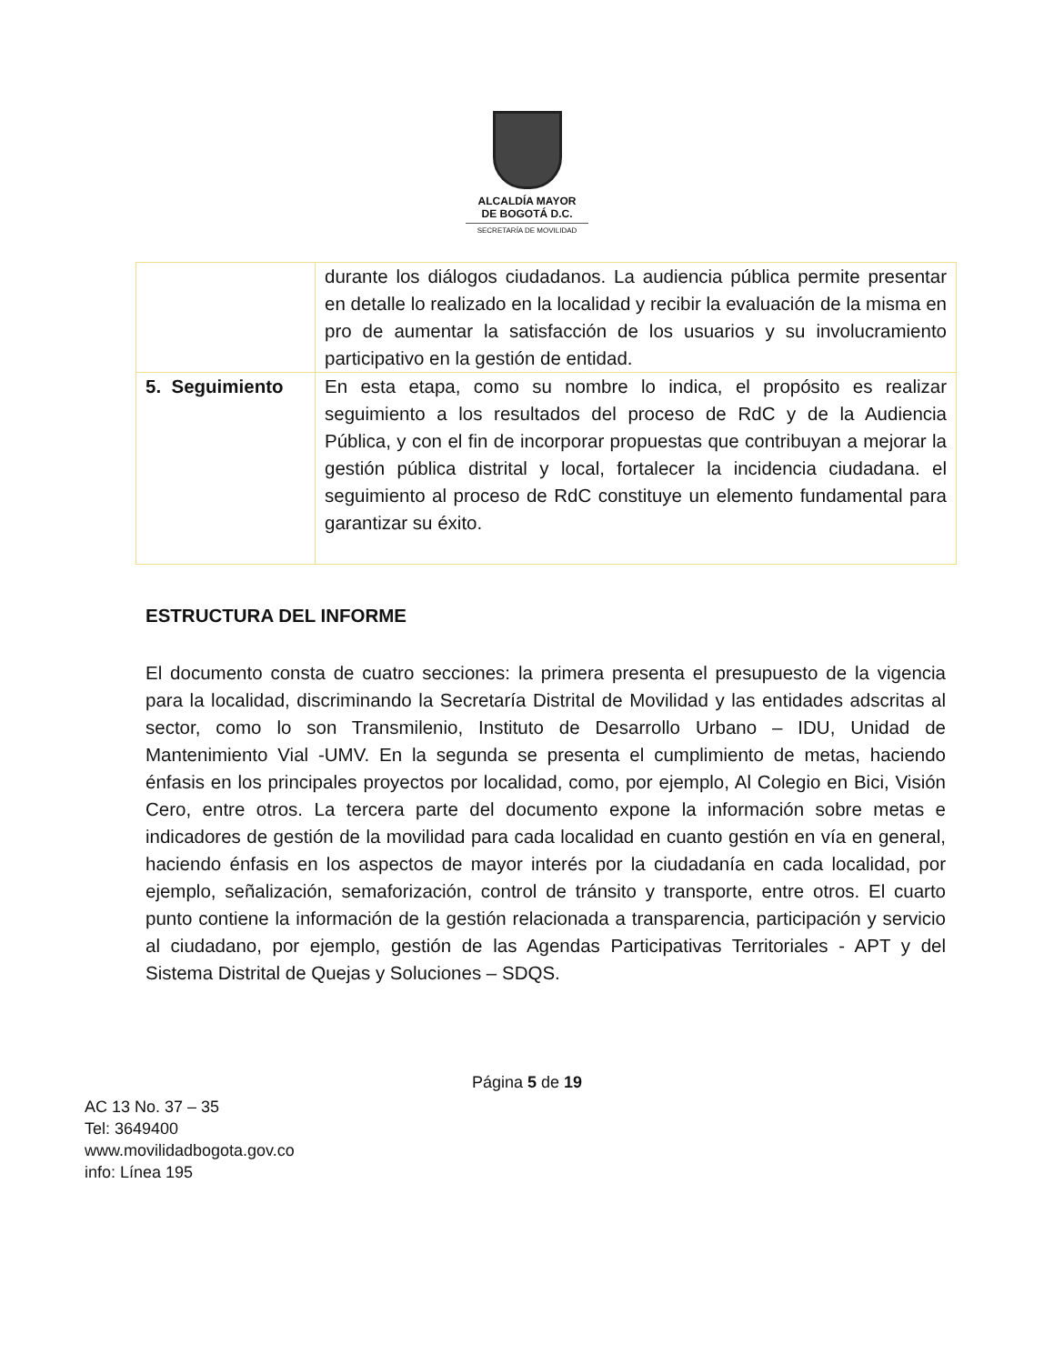ALCALDÍA MAYOR
DE BOGOTÁ D.C.
SECRETARÍA DE MOVILIDAD
| | durante los diálogos ciudadanos. La audiencia pública permite presentar en detalle lo realizado en la localidad y recibir la evaluación de la misma en pro de aumentar la satisfacción de los usuarios y su involucramiento participativo en la gestión de entidad. |
| 5. Seguimiento | En esta etapa, como su nombre lo indica, el propósito es realizar seguimiento a los resultados del proceso de RdC y de la Audiencia Pública, y con el fin de incorporar propuestas que contribuyan a mejorar la gestión pública distrital y local, fortalecer la incidencia ciudadana. el seguimiento al proceso de RdC constituye un elemento fundamental para garantizar su éxito. |
ESTRUCTURA DEL INFORME
El documento consta de cuatro secciones: la primera presenta el presupuesto de la vigencia para la localidad, discriminando la Secretaría Distrital de Movilidad y las entidades adscritas al sector, como lo son Transmilenio, Instituto de Desarrollo Urbano – IDU, Unidad de Mantenimiento Vial -UMV. En la segunda se presenta el cumplimiento de metas, haciendo énfasis en los principales proyectos por localidad, como, por ejemplo, Al Colegio en Bici, Visión Cero, entre otros. La tercera parte del documento expone la información sobre metas e indicadores de gestión de la movilidad para cada localidad en cuanto gestión en vía en general, haciendo énfasis en los aspectos de mayor interés por la ciudadanía en cada localidad, por ejemplo, señalización, semaforización, control de tránsito y transporte, entre otros. El cuarto punto contiene la información de la gestión relacionada a transparencia, participación y servicio al ciudadano, por ejemplo, gestión de las Agendas Participativas Territoriales - APT y del Sistema Distrital de Quejas y Soluciones – SDQS.
Página 5 de 19
AC 13 No. 37 – 35
Tel: 3649400
www.movilidadbogota.gov.co
info: Línea 195